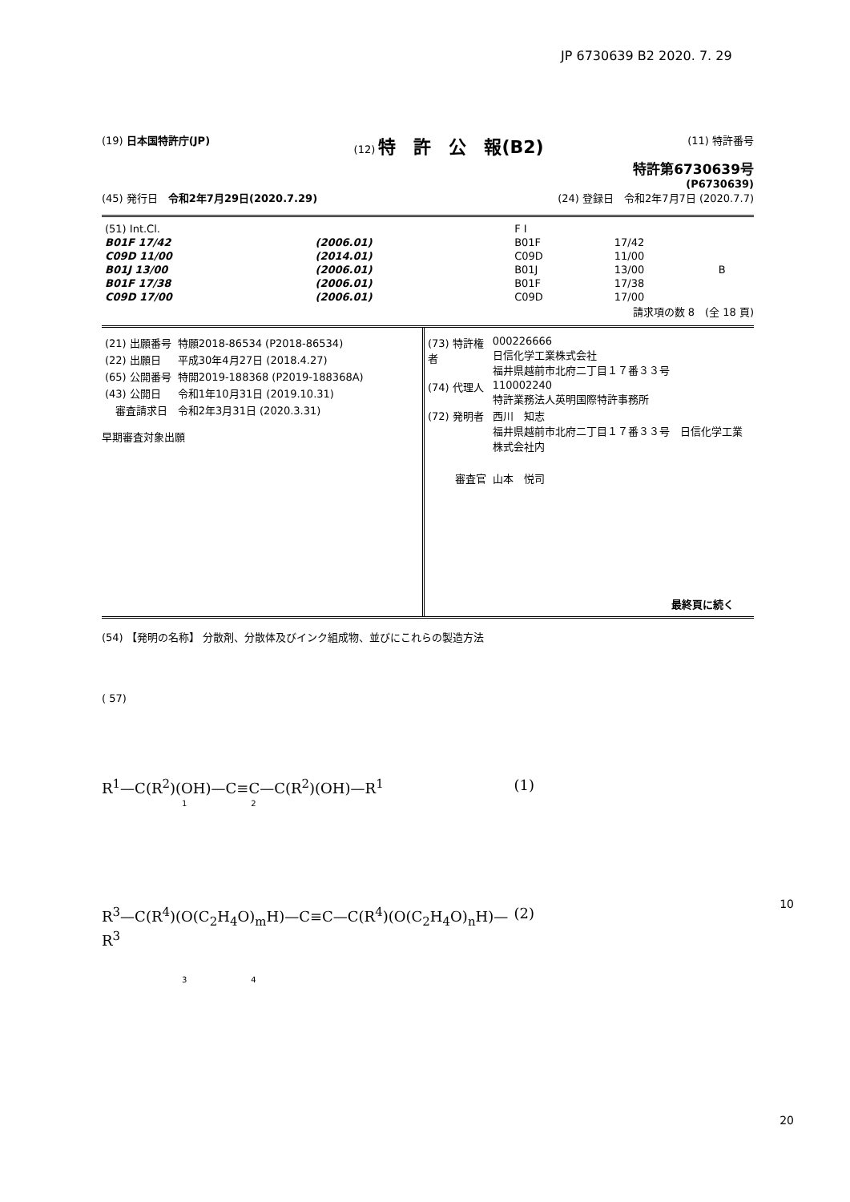JP 6730639 B2 2020. 7. 29
(19) 日本国特許庁(JP) (12) 特　許　公　報(B2) (11) 特許番号
特許第6730639号
(P6730639)
(45) 発行日　令和2年7月29日(2020.7.29) (24) 登録日　令和2年7月7日 (2020.7.7)
| (51) Int.Cl. | | | F I | | |
| B01F 17/42 | (2006.01) | | B01F | 17/42 | |
| C09D 11/00 | (2014.01) | | C09D | 11/00 | |
| B01J 13/00 | (2006.01) | | B01J | 13/00 | B |
| B01F 17/38 | (2006.01) | | B01F | 17/38 | |
| C09D 17/00 | (2006.01) | | C09D | 17/00 | |
請求項の数 8　(全 18 頁)
| (21) 出願番号 | 特願2018-86534 (P2018-86534) |
| (22) 出願日 | 平成30年4月27日 (2018.4.27) |
| (65) 公開番号 | 特開2019-188368 (P2019-188368A) |
| (43) 公開日 | 令和1年10月31日 (2019.10.31) |
| 審査請求日 | 令和2年3月31日 (2020.3.31) |
早期審査対象出願
| (73) 特許権者 | 000226666 日信化学工業株式会社 福井県越前市北府二丁目１７番３３号 |
| (74) 代理人 | 110002240 特許業務法人英明国際特許事務所 |
| (72) 発明者 | 西川 知志 福井県越前市北府二丁目１７番３３号 日信化学工業株式会社内 |
| 審査官 | 山本 悦司 |
最終頁に続く
(54) 【発明の名称】 分散剤、分散体及びインク組成物、並びにこれらの製造方法
( 57)
R<sup>1</sup>—C(R<sup>2</sup>)(OH)—C≡C—C(R<sup>2</sup>)(OH)—R<sup>1</sup> (1)
1　　　　　　　　2
R<sup>3</sup>—C(R<sup>4</sup>)(O(C<sub>2</sub>H<sub>4</sub>O)<sub>m</sub>H)—C≡C—C(R<sup>4</sup>)(O(C<sub>2</sub>H<sub>4</sub>O)<sub>n</sub>H)—R<sup>3</sup> (2)
3　　　　　　　　4
10
20